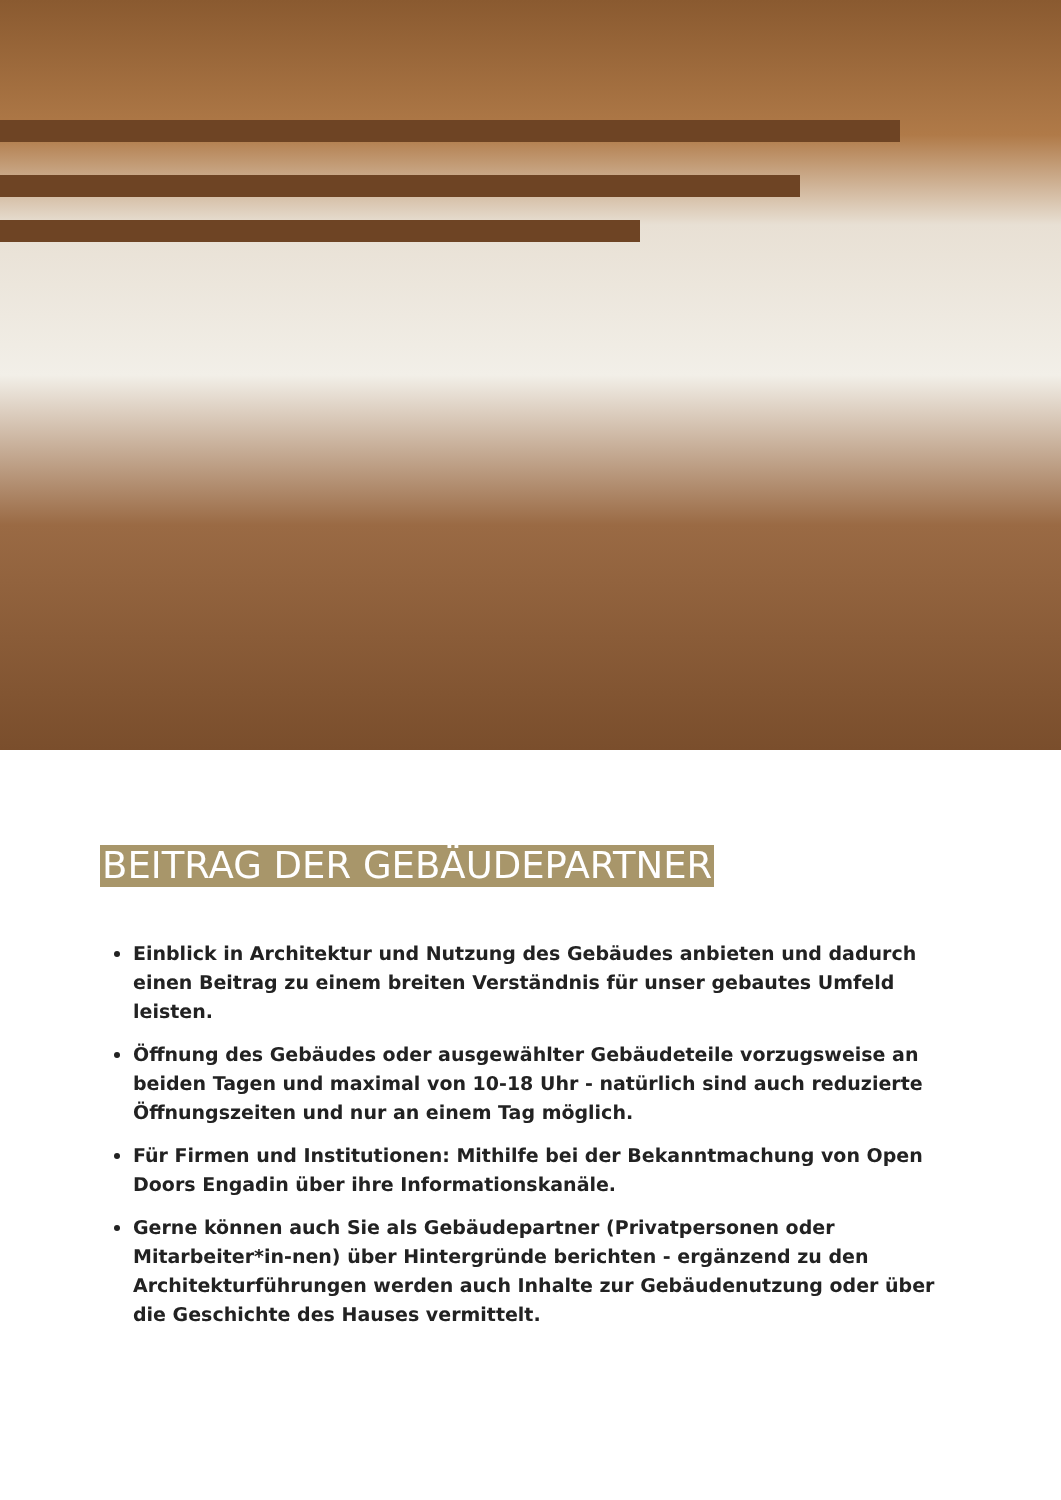BEITRAG DER GEBÄUDEPARTNER
Einblick in Architektur und Nutzung des Gebäudes anbieten und dadurch einen Beitrag zu einem breiten Verständnis für unser gebautes Umfeld leisten.
Öffnung des Gebäudes oder ausgewählter Gebäudeteile vorzugsweise an beiden Tagen und maximal von 10-18 Uhr - natürlich sind auch reduzierte Öffnungszeiten und nur an einem Tag möglich.
Für Firmen und Institutionen: Mithilfe bei der Bekanntmachung von Open Doors Engadin über ihre Informationskanäle.
Gerne können auch Sie als Gebäudepartner (Privatpersonen oder Mitarbeiter*in-nen) über Hintergründe berichten - ergänzend zu den Architekturführungen werden auch Inhalte zur Gebäudenutzung oder über die Geschichte des Hauses vermittelt.